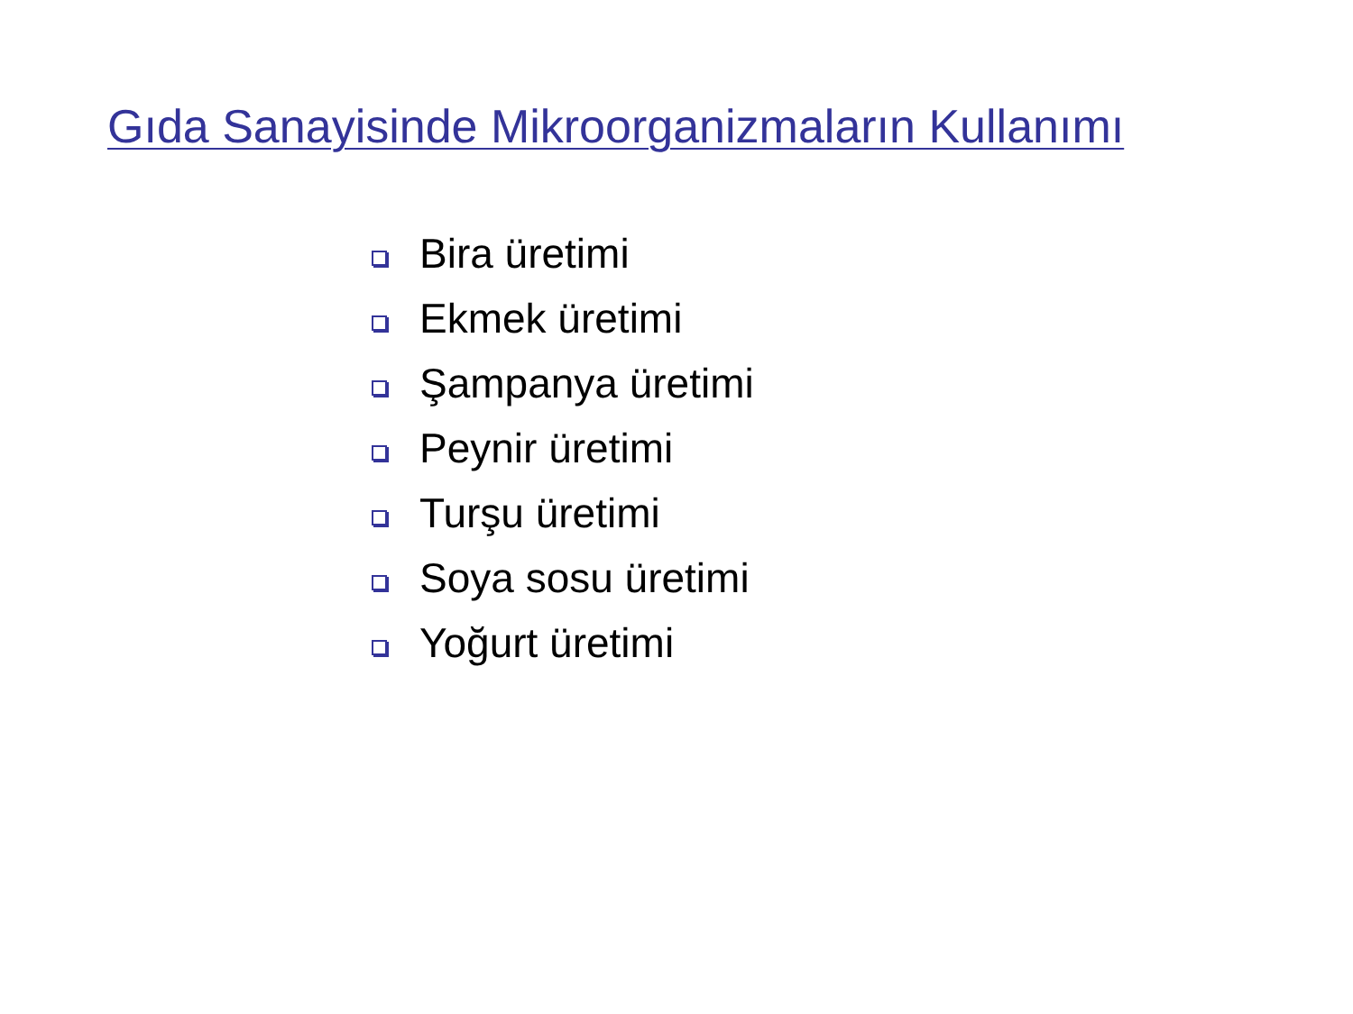Gıda Sanayisinde Mikroorganizmaların Kullanımı
Bira üretimi
Ekmek üretimi
Şampanya üretimi
Peynir üretimi
Turşu üretimi
Soya sosu üretimi
Yoğurt üretimi